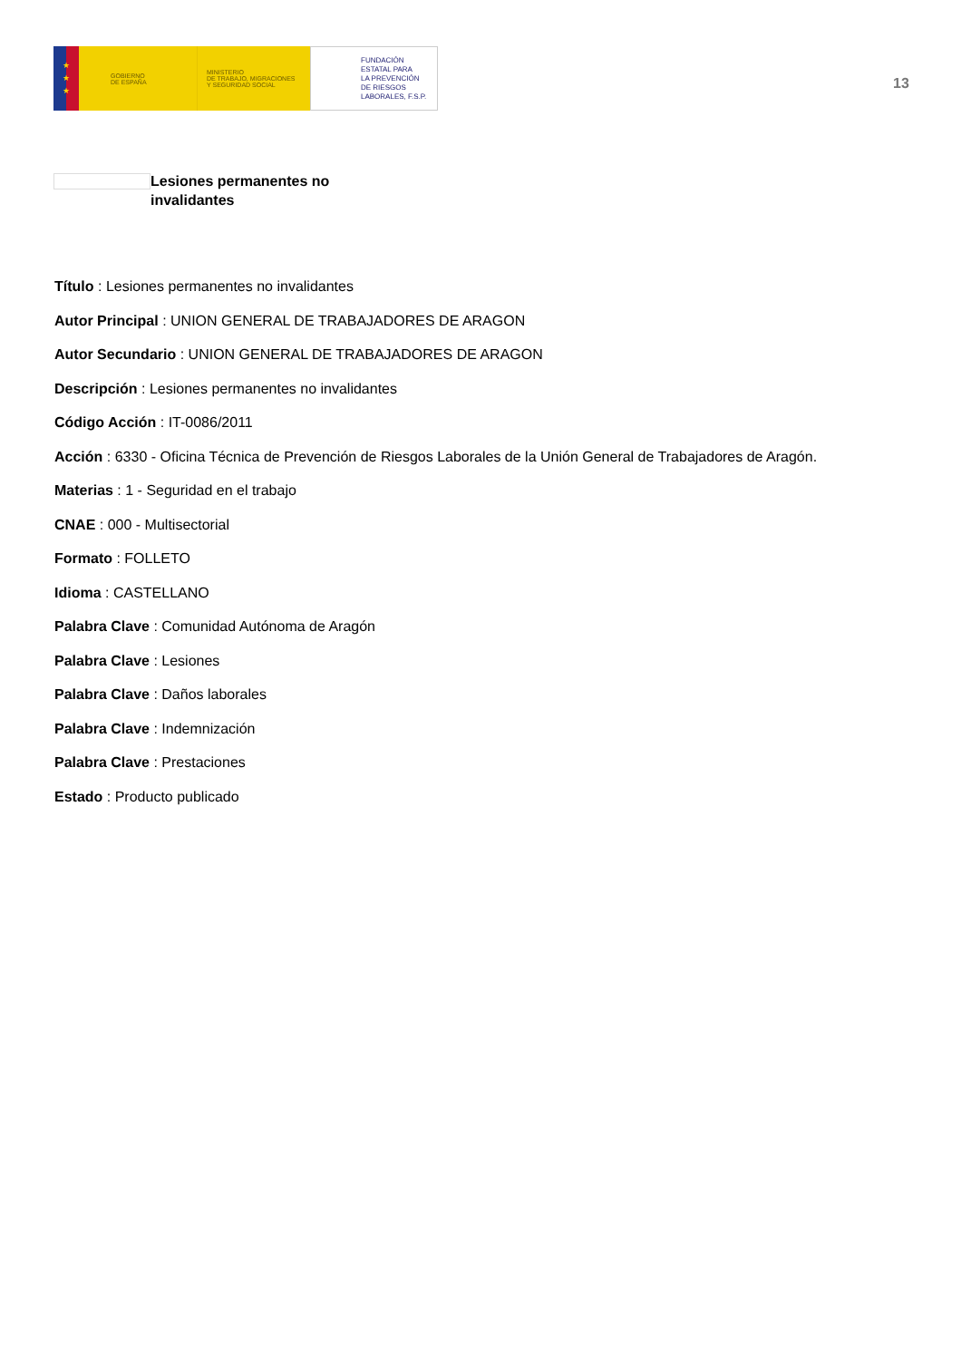★
★
★
GOBIERNO
DE ESPAÑA
MINISTERIO
DE TRABAJO, MIGRACIONES
Y SEGURIDAD SOCIAL
FUNDACIÓN
ESTATAL PARA
LA PREVENCIÓN
DE RIESGOS
LABORALES, F.S.P.
13
Lesiones permanentes no invalidantes
Título : Lesiones permanentes no invalidantes
Autor Principal : UNION GENERAL DE TRABAJADORES DE ARAGON
Autor Secundario : UNION GENERAL DE TRABAJADORES DE ARAGON
Descripción : Lesiones permanentes no invalidantes
Código Acción : IT-0086/2011
Acción : 6330 - Oficina Técnica de Prevención de Riesgos Laborales de la Unión General de Trabajadores de Aragón.
Materias : 1 - Seguridad en el trabajo
CNAE : 000 - Multisectorial
Formato : FOLLETO
Idioma : CASTELLANO
Palabra Clave : Comunidad Autónoma de Aragón
Palabra Clave : Lesiones
Palabra Clave : Daños laborales
Palabra Clave : Indemnización
Palabra Clave : Prestaciones
Estado : Producto publicado